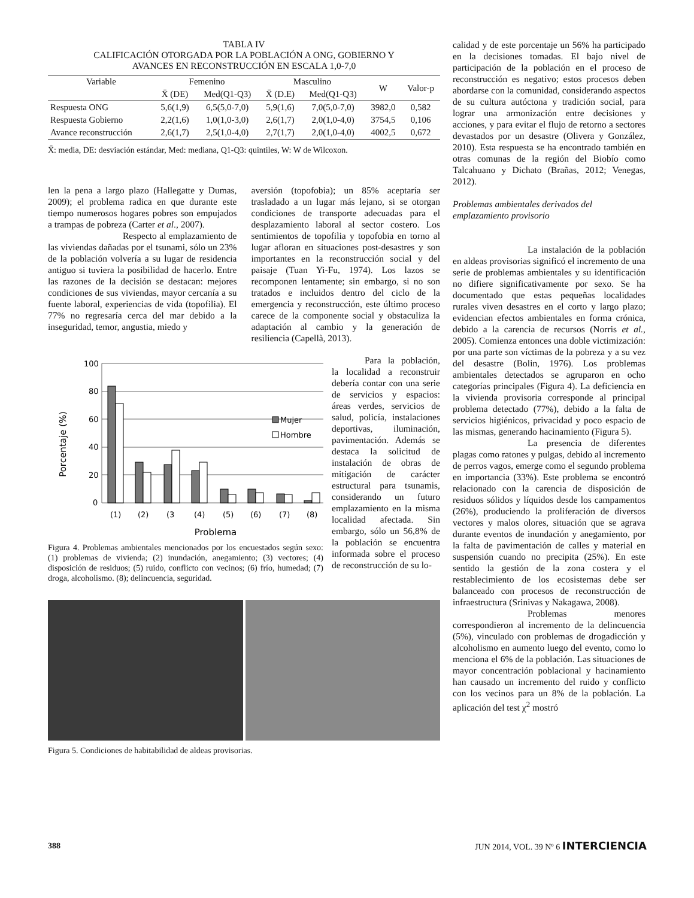TABLA IV
CALIFICACIÓN OTORGADA POR LA POBLACIÓN A ONG, GOBIERNO Y
AVANCES EN RECONSTRUCCIÓN EN ESCALA 1,0-7,0
| Variable | Femenino | | Masculino | | W | Valor-p |
| --- | --- | --- | --- | --- | --- | --- |
| | X̄ (DE) | Med(Q1-Q3) | X̄ (D.E) | Med(Q1-Q3) | | |
| Respuesta ONG | 5,6(1,9) | 6,5(5,0-7,0) | 5,9(1,6) | 7,0(5,0-7,0) | 3982,0 | 0,582 |
| Respuesta Gobierno | 2,2(1,6) | 1,0(1,0-3,0) | 2,6(1,7) | 2,0(1,0-4,0) | 3754,5 | 0,106 |
| Avance reconstrucción | 2,6(1,7) | 2,5(1,0-4,0) | 2,7(1,7) | 2,0(1,0-4,0) | 4002,5 | 0,672 |
X̄: media, DE: desviación estándar, Med: mediana, Q1-Q3: quintiles, W: W de Wilcoxon.
len la pena a largo plazo (Hallegatte y Dumas, 2009); el problema radica en que durante este tiempo numerosos hogares pobres son empujados a trampas de pobreza (Carter et al., 2007).
Respecto al emplazamiento de las viviendas dañadas por el tsunami, sólo un 23% de la población volvería a su lugar de residencia antiguo si tuviera la posibilidad de hacerlo. Entre las razones de la decisión se destacan: mejores condiciones de sus viviendas, mayor cercanía a su fuente laboral, experiencias de vida (topofilia). El 77% no regresaría cerca del mar debido a la inseguridad, temor, angustia, miedo y
aversión (topofobia); un 85% aceptaría ser trasladado a un lugar más lejano, si se otorgan condiciones de transporte adecuadas para el desplazamiento laboral al sector costero. Los sentimientos de topofilia y topofobia en torno al lugar afloran en situaciones post-desastres y son importantes en la reconstrucción social y del paisaje (Tuan Yi-Fu, 1974). Los lazos se recomponen lentamente; sin embargo, si no son tratados e incluidos dentro del ciclo de la emergencia y reconstrucción, este último proceso carece de la componente social y obstaculiza la adaptación al cambio y la generación de resiliencia (Capellà, 2013).
Porcentaje (%)
100
80
60
40
20
0
Mujer
Hombre
(1)
(2)
(3
(4)
(5)
(6)
(7)
(8)
Problema
Figura 4. Problemas ambientales mencionados por los encuestados según sexo: (1) problemas de vivienda; (2) inundación, anegamiento; (3) vectores; (4) disposición de residuos; (5) ruido, conflicto con vecinos; (6) frío, humedad; (7) droga, alcoholismo. (8); delincuencia, seguridad.
Para la población, la localidad a reconstruir debería contar con una serie de servicios y espacios: áreas verdes, servicios de salud, policía, instalaciones deportivas, iluminación, pavimentación. Además se destaca la solicitud de instalación de obras de mitigación de carácter estructural para tsunamis, considerando un futuro emplazamiento en la misma localidad afectada. Sin embargo, sólo un 56,8% de la población se encuentra informada sobre el proceso de reconstrucción de su lo-
Figura 5. Condiciones de habitabilidad de aldeas provisorias.
calidad y de este porcentaje un 56% ha participado en la decisiones tomadas. El bajo nivel de participación de la población en el proceso de reconstrucción es negativo; estos procesos deben abordarse con la comunidad, considerando aspectos de su cultura autóctona y tradición social, para lograr una armonización entre decisiones y acciones, y para evitar el flujo de retorno a sectores devastados por un desastre (Olivera y González, 2010). Esta respuesta se ha encontrado también en otras comunas de la región del Biobío como Talcahuano y Dichato (Brañas, 2012; Venegas, 2012).
Problemas ambientales derivados del emplazamiento provisorio
La instalación de la población en aldeas provisorias significó el incremento de una serie de problemas ambientales y su identificación no difiere significativamente por sexo. Se ha documentado que estas pequeñas localidades rurales viven desastres en el corto y largo plazo; evidencian efectos ambientales en forma crónica, debido a la carencia de recursos (Norris et al., 2005). Comienza entonces una doble victimización: por una parte son víctimas de la pobreza y a su vez del desastre (Bolin, 1976). Los problemas ambientales detectados se agruparon en ocho categorías principales (Figura 4). La deficiencia en la vivienda provisoria corresponde al principal problema detectado (77%), debido a la falta de servicios higiénicos, privacidad y poco espacio de las mismas, generando hacinamiento (Figura 5).
La presencia de diferentes plagas como ratones y pulgas, debido al incremento de perros vagos, emerge como el segundo problema en importancia (33%). Este problema se encontró relacionado con la carencia de disposición de residuos sólidos y líquidos desde los campamentos (26%), produciendo la proliferación de diversos vectores y malos olores, situación que se agrava durante eventos de inundación y anegamiento, por la falta de pavimentación de calles y material en suspensión cuando no precipita (25%). En este sentido la gestión de la zona costera y el restablecimiento de los ecosistemas debe ser balanceado con procesos de reconstrucción de infraestructura (Srinivas y Nakagawa, 2008).
Problemas menores correspondieron al incremento de la delincuencia (5%), vinculado con problemas de drogadicción y alcoholismo en aumento luego del evento, como lo menciona el 6% de la población. Las situaciones de mayor concentración poblacional y hacinamiento han causado un incremento del ruido y conflicto con los vecinos para un 8% de la población. La aplicación del test χ<sup>2</sup> mostró
388 JUN 2014, VOL. 39 Nº 6 INTERCIENCIA